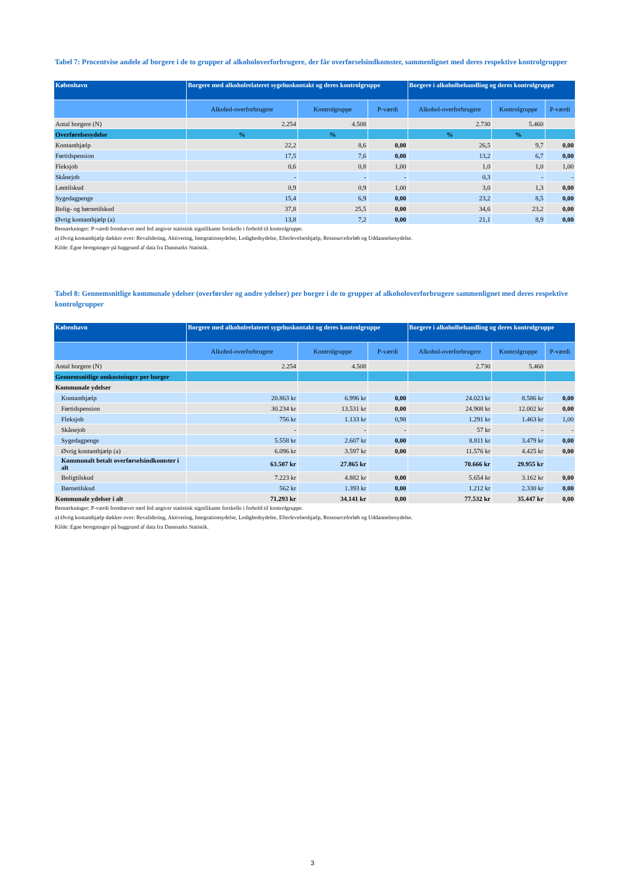Tabel 7: Procentvise andele af borgere i de to grupper af alkoholoverforbrugere, der får overførselsindkomster, sammenlignet med deres respektive kontrolgrupper
| København | Borgere med alkoholrelateret sygehuskontakt og deres kontrolgruppe | | | Borgere i alkoholbehandling og deres kontrolgruppe | | |
| --- | --- | --- | --- | --- | --- | --- |
| | Alkohol-overforbrugere | Kontrolgruppe | P-værdi | Alkohol-overforbrugere | Kontrolgruppe | P-værdi |
| Antal borgere (N) | 2.254 | 4.508 | | 2.730 | 5.460 | |
| Overførelsesydelse | % | % | | % | % | |
| Kontanthjælp | 22,2 | 8,6 | 0,00 | 26,5 | 9,7 | 0,00 |
| Førtidspension | 17,5 | 7,6 | 0,00 | 13,2 | 6,7 | 0,00 |
| Fleksjob | 0,6 | 0,8 | 1,00 | 1,0 | 1,0 | 1,00 |
| Skånejob | - | - | - | 0,3 | - | - |
| Løntilskud | 0,9 | 0,9 | 1,00 | 3,0 | 1,3 | 0,00 |
| Sygedagpenge | 15,4 | 6,9 | 0,00 | 23,2 | 8,5 | 0,00 |
| Bolig- og børnetilskud | 37,8 | 25,5 | 0,00 | 34,6 | 23,2 | 0,00 |
| Øvrig kontanthjælp (a) | 13,8 | 7,2 | 0,00 | 21,1 | 8,9 | 0,00 |
Bemærkninger: P-værdi fremhævet med fed angiver statistisk signifikante forskelle i forhold til kontrolgruppe.
a) Øvrig kontanthjælp dækker over: Revalidering, Aktivering, Integrationsydelse, Ledighedsydelse, Efterlevelseshjælp, Ressourceforløb og Uddannelsesydelse.
Kilde: Egne beregninger på baggrund af data fra Danmarks Statistik.
Tabel 8: Gennemsnitlige kommunale ydelser (overførsler og andre ydelser) per borger i de to grupper af alkoholoverforbrugere sammenlignet med deres respektive kontrolgrupper
| København | Borgere med alkoholrelateret sygehuskontakt og deres kontrolgruppe | | | Borgere i alkoholbehandling og deres kontrolgruppe | | |
| --- | --- | --- | --- | --- | --- | --- |
| | Alkohol-overforbrugere | Kontrolgruppe | P-værdi | Alkohol-overforbrugere | Kontrolgruppe | P-værdi |
| Antal borgere (N) | 2.254 | 4.508 | | 2.730 | 5.460 | |
| Gennemsnitlige omkostninger per borger | | | | | | |
| Kommunale ydelser | | | | | | |
| Kontanthjælp | 20.863 kr | 6.996 kr | 0,00 | 24.023 kr | 8.586 kr | 0,00 |
| Førtidspension | 30.234 kr | 13.531 kr | 0,00 | 24.908 kr | 12.002 kr | 0,00 |
| Fleksjob | 756 kr | 1.133 kr | 0,98 | 1.291 kr | 1.463 kr | 1,00 |
| Skånejob | - | - | - | 57 kr | - | - |
| Sygedagpenge | 5.558 kr | 2.607 kr | 0,00 | 8.811 kr | 3.479 kr | 0,00 |
| Øvrig kontanthjælp (a) | 6.096 kr | 3.597 kr | 0,00 | 11.576 kr | 4.425 kr | 0,00 |
| Kommunalt betalt overførselsindkomster i alt | 63.507 kr | 27.865 kr | | 70.666 kr | 29.955 kr | |
| Boligtilskud | 7.223 kr | 4.882 kr | 0,00 | 5.654 kr | 3.162 kr | 0,00 |
| Børnetilskud | 562 kr | 1.393 kr | 0,00 | 1.212 kr | 2.330 kr | 0,00 |
| Kommunale ydelser i alt | 71.293 kr | 34.141 kr | 0,00 | 77.532 kr | 35.447 kr | 0,00 |
Bemærkninger: P-værdi fremhævet med fed angiver statistisk signifikante forskelle i forhold til kontrolgruppe.
a) Øvrig kontanthjælp dækker over: Revalidering, Aktivering, Integrationsydelse, Ledighedsydelse, Efterlevelseshjælp, Ressourceforløb og Uddannelsesydelse.
Kilde: Egne beregninger på baggrund af data fra Danmarks Statistik.
3